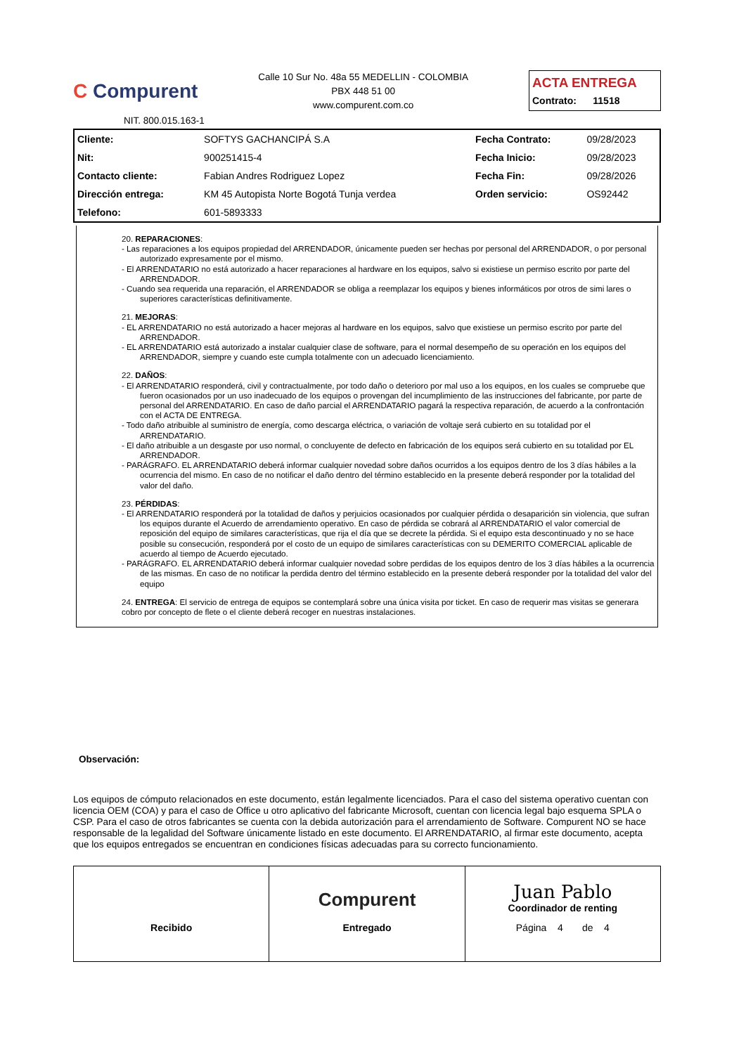C Compurent
Calle 10 Sur No. 48a 55 MEDELLIN - COLOMBIA
PBX 448 51 00
www.compurent.com.co
ACTA ENTREGA
Contrato: 11518
NIT. 800.015.163-1
| Cliente: | SOFTYS GACHANCIPÁ S.A | Fecha Contrato: | 09/28/2023 |
| Nit: | 900251415-4 | Fecha Inicio: | 09/28/2023 |
| Contacto cliente: | Fabian Andres Rodriguez Lopez | Fecha Fin: | 09/28/2026 |
| Dirección entrega: | KM 45 Autopista Norte Bogotá Tunja verdea | Orden servicio: | OS92442 |
| Telefono: | 601-5893333 | | |
20. REPARACIONES:
- Las reparaciones a los equipos propiedad del ARRENDADOR, únicamente pueden ser hechas por personal del ARRENDADOR, o por personal autorizado expresamente por el mismo.
- El ARRENDATARIO no está autorizado a hacer reparaciones al hardware en los equipos, salvo si existiese un permiso escrito por parte del ARRENDADOR.
- Cuando sea requerida una reparación, el ARRENDADOR se obliga a reemplazar los equipos y bienes informáticos por otros de simi lares o superiores características definitivamente.
21. MEJORAS:
- EL ARRENDATARIO no está autorizado a hacer mejoras al hardware en los equipos, salvo que existiese un permiso escrito por parte del ARRENDADOR.
- EL ARRENDATARIO está autorizado a instalar cualquier clase de software, para el normal desempeño de su operación en los equipos del ARRENDADOR, siempre y cuando este cumpla totalmente con un adecuado licenciamiento.
22. DAÑOS:
- El ARRENDATARIO responderá, civil y contractualmente, por todo daño o deterioro por mal uso a los equipos, en los cuales se compruebe que fueron ocasionados por un uso inadecuado de los equipos o provengan del incumplimiento de las instrucciones del fabricante, por parte de personal del ARRENDATARIO. En caso de daño parcial el ARRENDATARIO pagará la respectiva reparación, de acuerdo a la confrontación con el ACTA DE ENTREGA.
- Todo daño atribuible al suministro de energía, como descarga eléctrica, o variación de voltaje será cubierto en su totalidad por el ARRENDATARIO.
- El daño atribuible a un desgaste por uso normal, o concluyente de defecto en fabricación de los equipos será cubierto en su totalidad por EL ARRENDADOR.
- PARÁGRAFO. EL ARRENDATARIO deberá informar cualquier novedad sobre daños ocurridos a los equipos dentro de los 3 días hábiles a la ocurrencia del mismo. En caso de no notificar el daño dentro del término establecido en la presente deberá responder por la totalidad del valor del daño.
23. PÉRDIDAS:
- El ARRENDATARIO responderá por la totalidad de daños y perjuicios ocasionados por cualquier pérdida o desaparición sin violencia, que sufran los equipos durante el Acuerdo de arrendamiento operativo. En caso de pérdida se cobrará al ARRENDATARIO el valor comercial de reposición del equipo de similares características, que rija el día que se decrete la pérdida. Si el equipo esta descontinuado y no se hace posible su consecución, responderá por el costo de un equipo de similares características con su DEMERITO COMERCIAL aplicable de acuerdo al tiempo de Acuerdo ejecutado.
- PARÁGRAFO. EL ARRENDATARIO deberá informar cualquier novedad sobre perdidas de los equipos dentro de los 3 días hábiles a la ocurrencia de las mismas. En caso de no notificar la perdida dentro del término establecido en la presente deberá responder por la totalidad del valor del equipo
24. ENTREGA: El servicio de entrega de equipos se contemplará sobre una única visita por ticket. En caso de requerir mas visitas se generara cobro por concepto de flete o el cliente deberá recoger en nuestras instalaciones.
Observación:
Los equipos de cómputo relacionados en este documento, están legalmente licenciados. Para el caso del sistema operativo cuentan con licencia OEM (COA) y para el caso de Office u otro aplicativo del fabricante Microsoft, cuentan con licencia legal bajo esquema SPLA o CSP. Para el caso de otros fabricantes se cuenta con la debida autorización para el arrendamiento de Software. Compurent NO se hace responsable de la legalidad del Software únicamente listado en este documento. El ARRENDATARIO, al firmar este documento, acepta que los equipos entregados se encuentran en condiciones físicas adecuadas para su correcto funcionamiento.
Recibido
Compurent
Entregado
Juan Pablo
Coordinador de renting
Página 4 de 4